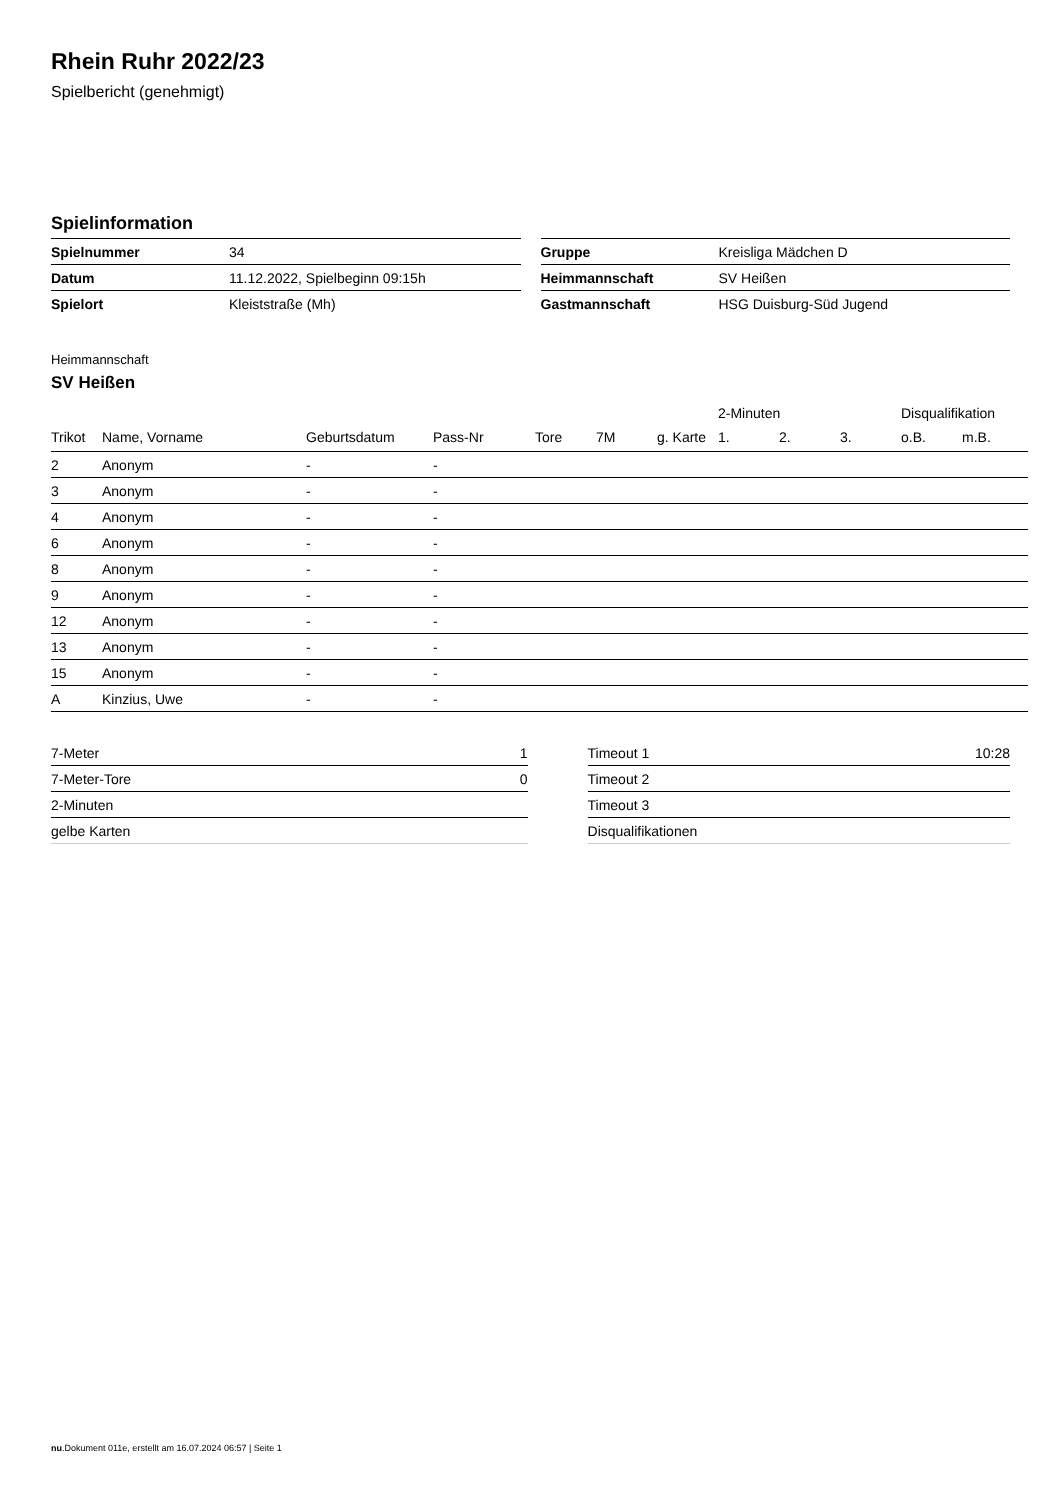Rhein Ruhr 2022/23
Spielbericht (genehmigt)
Spielinformation
| Spielnummer | 34 |
| Datum | 11.12.2022, Spielbeginn 09:15h |
| Spielort | Kleiststraße (Mh) |
| Gruppe | Kreisliga Mädchen D |
| Heimmannschaft | SV Heißen |
| Gastmannschaft | HSG Duisburg-Süd Jugend |
Heimmannschaft
SV Heißen
| | | | | | | | 2-Minuten | | | Disqualifikation | |
| --- | --- | --- | --- | --- | --- | --- | --- | --- | --- | --- | --- |
| Trikot | Name, Vorname | Geburtsdatum | Pass-Nr | Tore | 7M | g. Karte | 1. | 2. | 3. | o.B. | m.B. |
| 2 | Anonym | - | - | | | | | | | | |
| 3 | Anonym | - | - | | | | | | | | |
| 4 | Anonym | - | - | | | | | | | | |
| 6 | Anonym | - | - | | | | | | | | |
| 8 | Anonym | - | - | | | | | | | | |
| 9 | Anonym | - | - | | | | | | | | |
| 12 | Anonym | - | - | | | | | | | | |
| 13 | Anonym | - | - | | | | | | | | |
| 15 | Anonym | - | - | | | | | | | | |
| A | Kinzius, Uwe | - | - | | | | | | | | |
| 7-Meter | 1 |
| 7-Meter-Tore | 0 |
| 2-Minuten | |
| gelbe Karten | |
| Timeout 1 | 10:28 |
| Timeout 2 | |
| Timeout 3 | |
| Disqualifikationen | |
nu.Dokument 011e, erstellt am 16.07.2024 06:57 | Seite 1